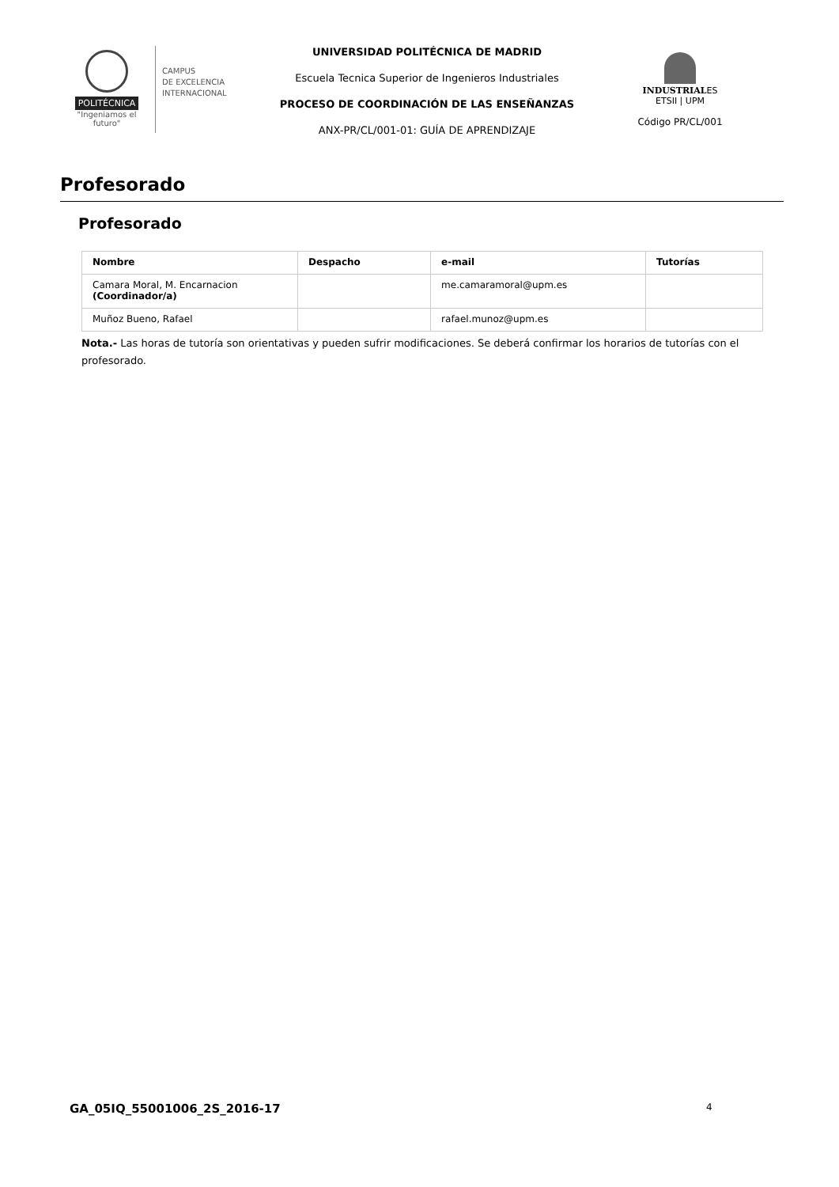POLITÉCNICA
"Ingeniamos el futuro"
CAMPUS
DE EXCELENCIA
INTERNACIONAL
UNIVERSIDAD POLITÉCNICA DE MADRID
Escuela Tecnica Superior de Ingenieros Industriales
PROCESO DE COORDINACIÓN DE LAS ENSEÑANZAS
ANX-PR/CL/001-01: GUÍA DE APRENDIZAJE
INDUSTRIALES
ETSII | UPM
Código PR/CL/001
Profesorado
Profesorado
| Nombre | Despacho | e-mail | Tutorías |
| --- | --- | --- | --- |
| Camara Moral, M. Encarnacion (Coordinador/a) | | me.camaramoral@upm.es | |
| Muñoz Bueno, Rafael | | rafael.munoz@upm.es | |
Nota.- Las horas de tutoría son orientativas y pueden sufrir modificaciones. Se deberá confirmar los horarios de tutorías con el profesorado.
GA_05IQ_55001006_2S_2016-17 4